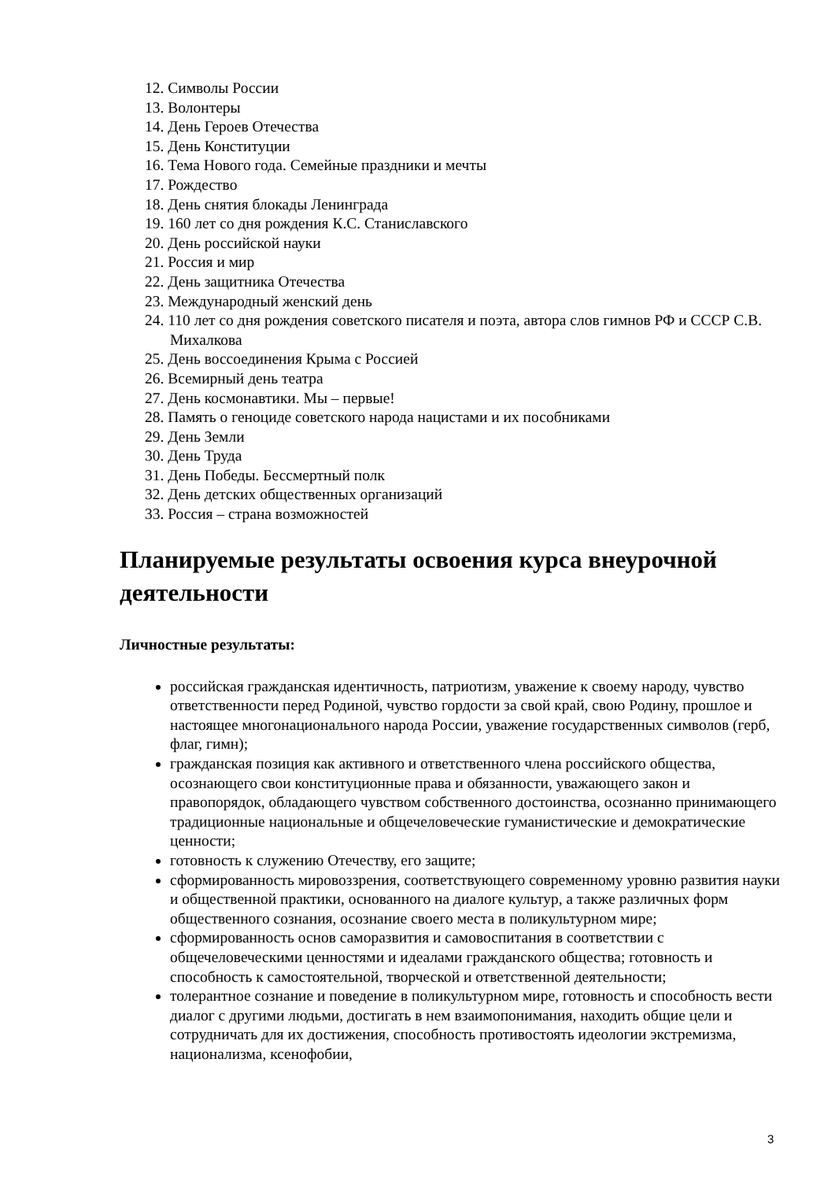12. Символы России
13. Волонтеры
14. День Героев Отечества
15. День Конституции
16. Тема Нового года. Семейные праздники и мечты
17. Рождество
18. День снятия блокады Ленинграда
19. 160 лет со дня рождения К.С. Станиславского
20. День российской науки
21. Россия и мир
22. День защитника Отечества
23. Международный женский день
24. 110 лет со дня рождения советского писателя и поэта, автора слов гимнов РФ и СССР С.В. Михалкова
25. День воссоединения Крыма с Россией
26. Всемирный день театра
27. День космонавтики. Мы – первые!
28. Память о геноциде советского народа нацистами и их пособниками
29. День Земли
30. День Труда
31. День Победы. Бессмертный полк
32. День детских общественных организаций
33. Россия – страна возможностей
Планируемые результаты освоения курса внеурочной деятельности
Личностные результаты:
российская гражданская идентичность, патриотизм, уважение к своему народу, чувство ответственности перед Родиной, чувство гордости за свой край, свою Родину, прошлое и настоящее многонационального народа России, уважение государственных символов (герб, флаг, гимн);
гражданская позиция как активного и ответственного члена российского общества, осознающего свои конституционные права и обязанности, уважающего закон и правопорядок, обладающего чувством собственного достоинства, осознанно принимающего традиционные национальные и общечеловеческие гуманистические и демократические ценности;
готовность к служению Отечеству, его защите;
сформированность мировоззрения, соответствующего современному уровню развития науки и общественной практики, основанного на диалоге культур, а также различных форм общественного сознания, осознание своего места в поликультурном мире;
сформированность основ саморазвития и самовоспитания в соответствии с общечеловеческими ценностями и идеалами гражданского общества; готовность и способность к самостоятельной, творческой и ответственной деятельности;
толерантное сознание и поведение в поликультурном мире, готовность и способность вести диалог с другими людьми, достигать в нем взаимопонимания, находить общие цели и сотрудничать для их достижения, способность противостоять идеологии экстремизма, национализма, ксенофобии,
3